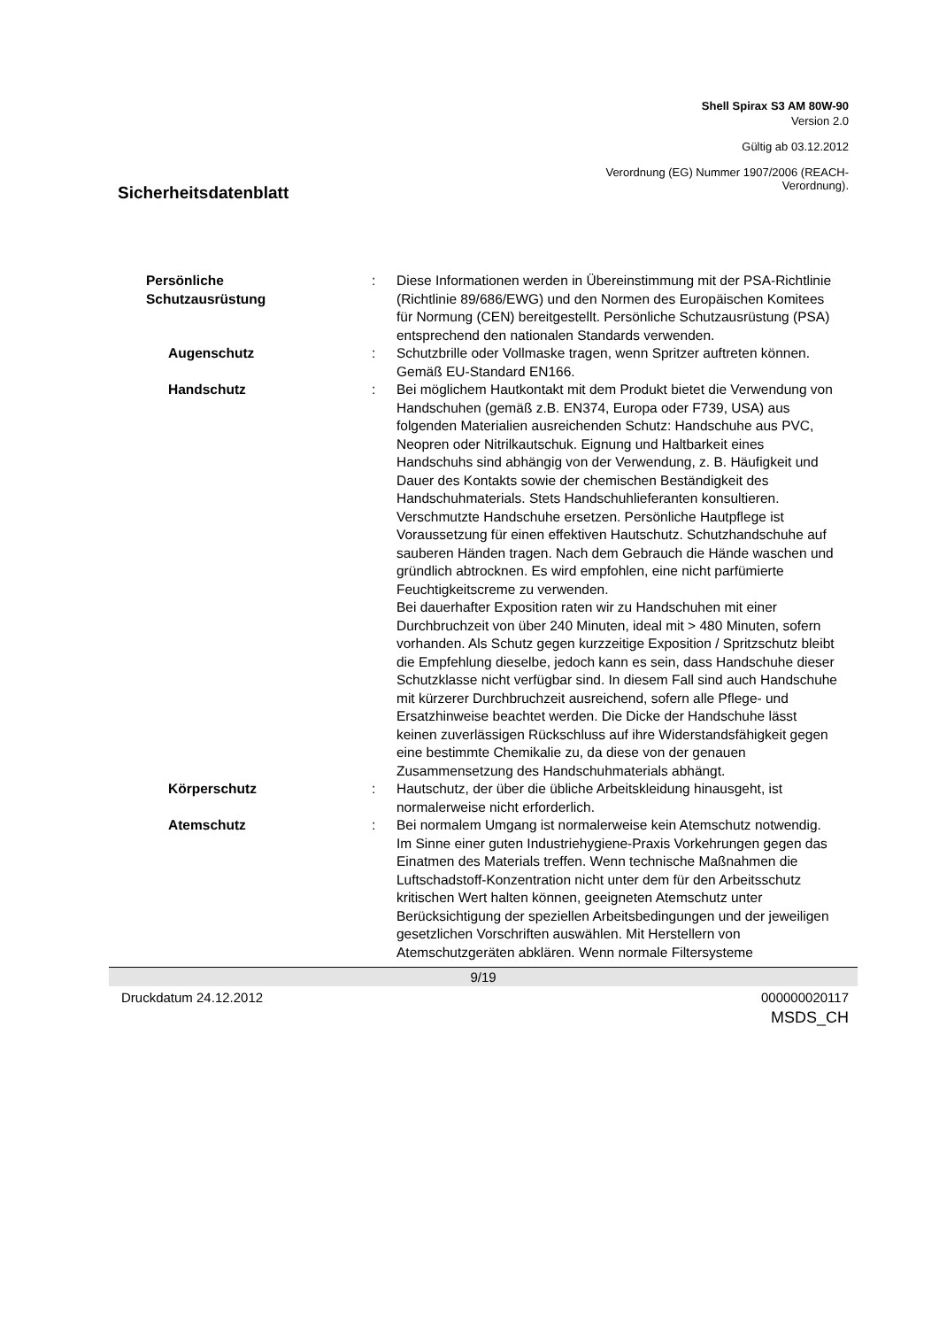Shell Spirax S3 AM 80W-90
Version 2.0
Gültig ab 03.12.2012
Sicherheitsdatenblatt
Verordnung (EG) Nummer 1907/2006 (REACH-
Verordnung).
| Persönliche Schutzausrüstung | : | Diese Informationen werden in Übereinstimmung mit der PSA-Richtlinie (Richtlinie 89/686/EWG) und den Normen des Europäischen Komitees für Normung (CEN) bereitgestellt. Persönliche Schutzausrüstung (PSA) entsprechend den nationalen Standards verwenden. |
| Augenschutz | : | Schutzbrille oder Vollmaske tragen, wenn Spritzer auftreten können. Gemäß EU-Standard EN166. |
| Handschutz | : | Bei möglichem Hautkontakt mit dem Produkt bietet die Verwendung von Handschuhen (gemäß z.B. EN374, Europa oder F739, USA) aus folgenden Materialien ausreichenden Schutz: Handschuhe aus PVC, Neopren oder Nitrilkautschuk. Eignung und Haltbarkeit eines Handschuhs sind abhängig von der Verwendung, z. B. Häufigkeit und Dauer des Kontakts sowie der chemischen Beständigkeit des Handschuhmaterials. Stets Handschuhlieferanten konsultieren. Verschmutzte Handschuhe ersetzen. Persönliche Hautpflege ist Voraussetzung für einen effektiven Hautschutz. Schutzhandschuhe auf sauberen Händen tragen. Nach dem Gebrauch die Hände waschen und gründlich abtrocknen. Es wird empfohlen, eine nicht parfümierte Feuchtigkeitscreme zu verwenden. Bei dauerhafter Exposition raten wir zu Handschuhen mit einer Durchbruchzeit von über 240 Minuten, ideal mit > 480 Minuten, sofern vorhanden. Als Schutz gegen kurzzeitige Exposition / Spritzschutz bleibt die Empfehlung dieselbe, jedoch kann es sein, dass Handschuhe dieser Schutzklasse nicht verfügbar sind. In diesem Fall sind auch Handschuhe mit kürzerer Durchbruchzeit ausreichend, sofern alle Pflege- und Ersatzhinweise beachtet werden. Die Dicke der Handschuhe lässt keinen zuverlässigen Rückschluss auf ihre Widerstandsfähigkeit gegen eine bestimmte Chemikalie zu, da diese von der genauen Zusammensetzung des Handschuhmaterials abhängt. |
| Körperschutz | : | Hautschutz, der über die übliche Arbeitskleidung hinausgeht, ist normalerweise nicht erforderlich. |
| Atemschutz | : | Bei normalem Umgang ist normalerweise kein Atemschutz notwendig. Im Sinne einer guten Industriehygiene-Praxis Vorkehrungen gegen das Einatmen des Materials treffen. Wenn technische Maßnahmen die Luftschadstoff-Konzentration nicht unter dem für den Arbeitsschutz kritischen Wert halten können, geeigneten Atemschutz unter Berücksichtigung der speziellen Arbeitsbedingungen und der jeweiligen gesetzlichen Vorschriften auswählen. Mit Herstellern von Atemschutzgeräten abklären. Wenn normale Filtersysteme |
9/19
Druckdatum 24.12.2012 000000020117
MSDS_CH